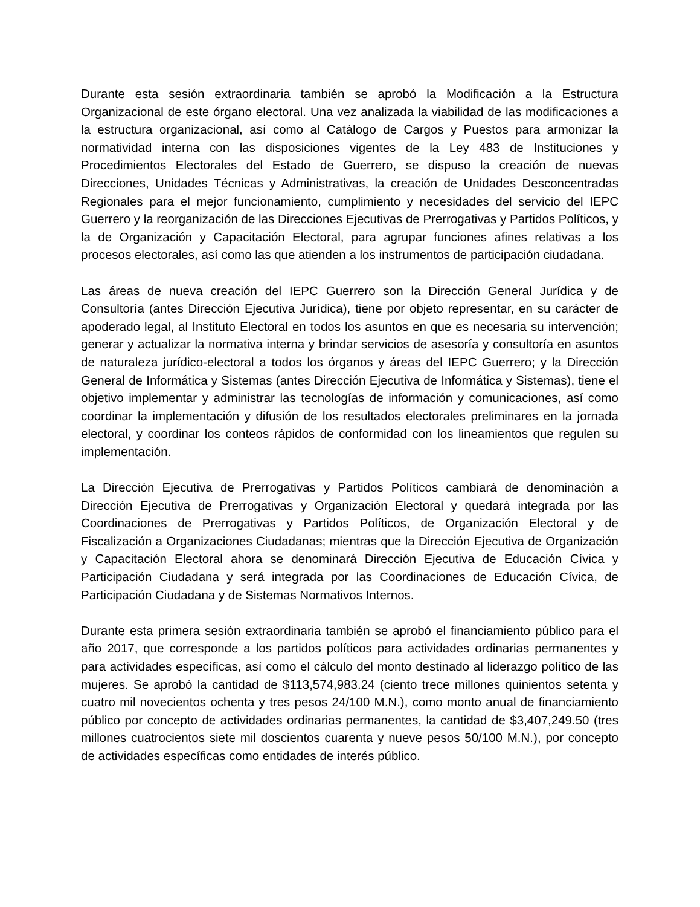Durante esta sesión extraordinaria también se aprobó la Modificación a la Estructura Organizacional de este órgano electoral. Una vez analizada la viabilidad de las modificaciones a la estructura organizacional, así como al Catálogo de Cargos y Puestos para armonizar la normatividad interna con las disposiciones vigentes de la Ley 483 de Instituciones y Procedimientos Electorales del Estado de Guerrero, se dispuso la creación de nuevas Direcciones, Unidades Técnicas y Administrativas, la creación de Unidades Desconcentradas Regionales para el mejor funcionamiento, cumplimiento y necesidades del servicio del IEPC Guerrero y la reorganización de las Direcciones Ejecutivas de Prerrogativas y Partidos Políticos, y la de Organización y Capacitación Electoral, para agrupar funciones afines relativas a los procesos electorales, así como las que atienden a los instrumentos de participación ciudadana.
Las áreas de nueva creación del IEPC Guerrero son la Dirección General Jurídica y de Consultoría (antes Dirección Ejecutiva Jurídica), tiene por objeto representar, en su carácter de apoderado legal, al Instituto Electoral en todos los asuntos en que es necesaria su intervención; generar y actualizar la normativa interna y brindar servicios de asesoría y consultoría en asuntos de naturaleza jurídico-electoral a todos los órganos y áreas del IEPC Guerrero; y la Dirección General de Informática y Sistemas (antes Dirección Ejecutiva de Informática y Sistemas), tiene el objetivo implementar y administrar las tecnologías de información y comunicaciones, así como coordinar la implementación y difusión de los resultados electorales preliminares en la jornada electoral, y coordinar los conteos rápidos de conformidad con los lineamientos que regulen su implementación.
La Dirección Ejecutiva de Prerrogativas y Partidos Políticos cambiará de denominación a Dirección Ejecutiva de Prerrogativas y Organización Electoral y quedará integrada por las Coordinaciones de Prerrogativas y Partidos Políticos, de Organización Electoral y de Fiscalización a Organizaciones Ciudadanas; mientras que la Dirección Ejecutiva de Organización y Capacitación Electoral ahora se denominará Dirección Ejecutiva de Educación Cívica y Participación Ciudadana y será integrada por las Coordinaciones de Educación Cívica, de Participación Ciudadana y de Sistemas Normativos Internos.
Durante esta primera sesión extraordinaria también se aprobó el financiamiento público para el año 2017, que corresponde a los partidos políticos para actividades ordinarias permanentes y para actividades específicas, así como el cálculo del monto destinado al liderazgo político de las mujeres. Se aprobó la cantidad de $113,574,983.24 (ciento trece millones quinientos setenta y cuatro mil novecientos ochenta y tres pesos 24/100 M.N.), como monto anual de financiamiento público por concepto de actividades ordinarias permanentes, la cantidad de $3,407,249.50 (tres millones cuatrocientos siete mil doscientos cuarenta y nueve pesos 50/100 M.N.), por concepto de actividades específicas como entidades de interés público.